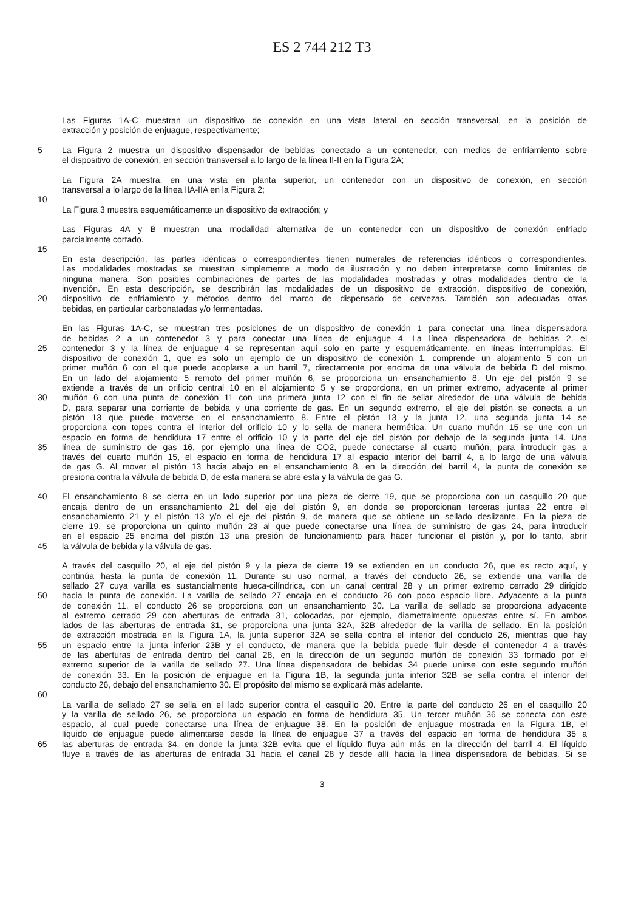ES 2 744 212 T3
Las Figuras 1A-C muestran un dispositivo de conexión en una vista lateral en sección transversal, en la posición de
extracción y posición de enjuague, respectivamente;
5 La Figura 2 muestra un dispositivo dispensador de bebidas conectado a un contenedor, con medios de enfriamiento sobre
el dispositivo de conexión, en sección transversal a lo largo de la línea II-II en la Figura 2A;
La Figura 2A muestra, en una vista en planta superior, un contenedor con un dispositivo de conexión, en sección
transversal a lo largo de la línea IIA-IIA en la Figura 2;
10
La Figura 3 muestra esquemáticamente un dispositivo de extracción; y
Las Figuras 4A y B muestran una modalidad alternativa de un contenedor con un dispositivo de conexión enfriado
parcialmente cortado.
15
En esta descripción, las partes idénticas o correspondientes tienen numerales de referencias idénticos o correspondientes.
Las modalidades mostradas se muestran simplemente a modo de ilustración y no deben interpretarse como limitantes de
ninguna manera. Son posibles combinaciones de partes de las modalidades mostradas y otras modalidades dentro de la
invención. En esta descripción, se describirán las modalidades de un dispositivo de extracción, dispositivo de conexión,
20 dispositivo de enfriamiento y métodos dentro del marco de dispensado de cervezas. También son adecuadas otras
bebidas, en particular carbonatadas y/o fermentadas.
En las Figuras 1A-C, se muestran tres posiciones de un dispositivo de conexión 1 para conectar una línea dispensadora
de bebidas 2 a un contenedor 3 y para conectar una línea de enjuague 4. La línea dispensadora de bebidas 2, el
25 contenedor 3 y la línea de enjuague 4 se representan aquí solo en parte y esquemáticamente, en líneas interrumpidas. El
dispositivo de conexión 1, que es solo un ejemplo de un dispositivo de conexión 1, comprende un alojamiento 5 con un
primer muñón 6 con el que puede acoplarse a un barril 7, directamente por encima de una válvula de bebida D del mismo.
En un lado del alojamiento 5 remoto del primer muñón 6, se proporciona un ensanchamiento 8. Un eje del pistón 9 se
extiende a través de un orificio central 10 en el alojamiento 5 y se proporciona, en un primer extremo, adyacente al primer
30 muñón 6 con una punta de conexión 11 con una primera junta 12 con el fin de sellar alrededor de una válvula de bebida
D, para separar una corriente de bebida y una corriente de gas. En un segundo extremo, el eje del pistón se conecta a un
pistón 13 que puede moverse en el ensanchamiento 8. Entre el pistón 13 y la junta 12, una segunda junta 14 se
proporciona con topes contra el interior del orificio 10 y lo sella de manera hermética. Un cuarto muñón 15 se une con un
espacio en forma de hendidura 17 entre el orificio 10 y la parte del eje del pistón por debajo de la segunda junta 14. Una
35 línea de suministro de gas 16, por ejemplo una línea de CO2, puede conectarse al cuarto muñón, para introducir gas a
través del cuarto muñón 15, el espacio en forma de hendidura 17 al espacio interior del barril 4, a lo largo de una válvula
de gas G. Al mover el pistón 13 hacia abajo en el ensanchamiento 8, en la dirección del barril 4, la punta de conexión se
presiona contra la válvula de bebida D, de esta manera se abre esta y la válvula de gas G.
40 El ensanchamiento 8 se cierra en un lado superior por una pieza de cierre 19, que se proporciona con un casquillo 20 que
encaja dentro de un ensanchamiento 21 del eje del pistón 9, en donde se proporcionan terceras juntas 22 entre el
ensanchamiento 21 y el pistón 13 y/o el eje del pistón 9, de manera que se obtiene un sellado deslizante. En la pieza de
cierre 19, se proporciona un quinto muñón 23 al que puede conectarse una línea de suministro de gas 24, para introducir
en el espacio 25 encima del pistón 13 una presión de funcionamiento para hacer funcionar el pistón y, por lo tanto, abrir
45 la válvula de bebida y la válvula de gas.
A través del casquillo 20, el eje del pistón 9 y la pieza de cierre 19 se extienden en un conducto 26, que es recto aquí, y
continúa hasta la punta de conexión 11. Durante su uso normal, a través del conducto 26, se extiende una varilla de
sellado 27 cuya varilla es sustancialmente hueca-cilíndrica, con un canal central 28 y un primer extremo cerrado 29 dirigido
50 hacia la punta de conexión. La varilla de sellado 27 encaja en el conducto 26 con poco espacio libre. Adyacente a la punta
de conexión 11, el conducto 26 se proporciona con un ensanchamiento 30. La varilla de sellado se proporciona adyacente
al extremo cerrado 29 con aberturas de entrada 31, colocadas, por ejemplo, diametralmente opuestas entre sí. En ambos
lados de las aberturas de entrada 31, se proporciona una junta 32A, 32B alrededor de la varilla de sellado. En la posición
de extracción mostrada en la Figura 1A, la junta superior 32A se sella contra el interior del conducto 26, mientras que hay
55 un espacio entre la junta inferior 23B y el conducto, de manera que la bebida puede fluir desde el contenedor 4 a través
de las aberturas de entrada dentro del canal 28, en la dirección de un segundo muñón de conexión 33 formado por el
extremo superior de la varilla de sellado 27. Una línea dispensadora de bebidas 34 puede unirse con este segundo muñón
de conexión 33. En la posición de enjuague en la Figura 1B, la segunda junta inferior 32B se sella contra el interior del
conducto 26, debajo del ensanchamiento 30. El propósito del mismo se explicará más adelante.
60
La varilla de sellado 27 se sella en el lado superior contra el casquillo 20. Entre la parte del conducto 26 en el casquillo 20
y la varilla de sellado 26, se proporciona un espacio en forma de hendidura 35. Un tercer muñón 36 se conecta con este
espacio, al cual puede conectarse una línea de enjuague 38. En la posición de enjuague mostrada en la Figura 1B, el
líquido de enjuague puede alimentarse desde la línea de enjuague 37 a través del espacio en forma de hendidura 35 a
65 las aberturas de entrada 34, en donde la junta 32B evita que el líquido fluya aún más en la dirección del barril 4. El líquido
fluye a través de las aberturas de entrada 31 hacia el canal 28 y desde allí hacia la línea dispensadora de bebidas. Si se
3